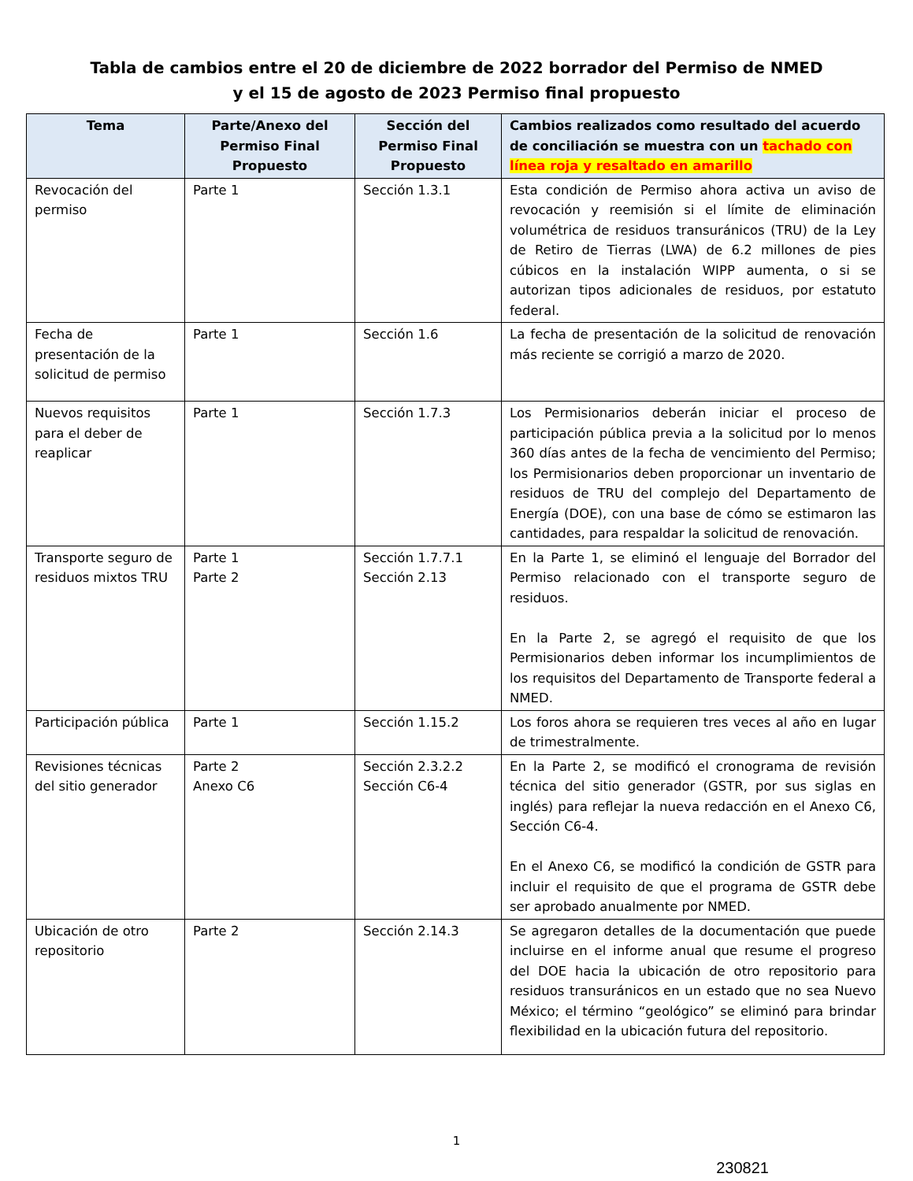Tabla de cambios entre el 20 de diciembre de 2022 borrador del Permiso de NMED
y el 15 de agosto de 2023 Permiso final propuesto
| Tema | Parte/Anexo del Permiso Final Propuesto | Sección del Permiso Final Propuesto | Cambios realizados como resultado del acuerdo de conciliación se muestra con un tachado con línea roja y resaltado en amarillo |
| --- | --- | --- | --- |
| Revocación del permiso | Parte 1 | Sección 1.3.1 | Esta condición de Permiso ahora activa un aviso de revocación y reemisión si el límite de eliminación volumétrica de residuos transuránicos (TRU) de la Ley de Retiro de Tierras (LWA) de 6.2 millones de pies cúbicos en la instalación WIPP aumenta, o si se autorizan tipos adicionales de residuos, por estatuto federal. |
| Fecha de presentación de la solicitud de permiso | Parte 1 | Sección 1.6 | La fecha de presentación de la solicitud de renovación más reciente se corrigió a marzo de 2020. |
| Nuevos requisitos para el deber de reaplicar | Parte 1 | Sección 1.7.3 | Los Permisionarios deberán iniciar el proceso de participación pública previa a la solicitud por lo menos 360 días antes de la fecha de vencimiento del Permiso; los Permisionarios deben proporcionar un inventario de residuos de TRU del complejo del Departamento de Energía (DOE), con una base de cómo se estimaron las cantidades, para respaldar la solicitud de renovación. |
| Transporte seguro de residuos mixtos TRU | Parte 1 Parte 2 | Sección 1.7.7.1 Sección 2.13 | En la Parte 1, se eliminó el lenguaje del Borrador del Permiso relacionado con el transporte seguro de residuos. En la Parte 2, se agregó el requisito de que los Permisionarios deben informar los incumplimientos de los requisitos del Departamento de Transporte federal a NMED. |
| Participación pública | Parte 1 | Sección 1.15.2 | Los foros ahora se requieren tres veces al año en lugar de trimestralmente. |
| Revisiones técnicas del sitio generador | Parte 2 Anexo C6 | Sección 2.3.2.2 Sección C6-4 | En la Parte 2, se modificó el cronograma de revisión técnica del sitio generador (GSTR, por sus siglas en inglés) para reflejar la nueva redacción en el Anexo C6, Sección C6-4. En el Anexo C6, se modificó la condición de GSTR para incluir el requisito de que el programa de GSTR debe ser aprobado anualmente por NMED. |
| Ubicación de otro repositorio | Parte 2 | Sección 2.14.3 | Se agregaron detalles de la documentación que puede incluirse en el informe anual que resume el progreso del DOE hacia la ubicación de otro repositorio para residuos transuránicos en un estado que no sea Nuevo México; el término “geológico” se eliminó para brindar flexibilidad en la ubicación futura del repositorio. |
1
230821